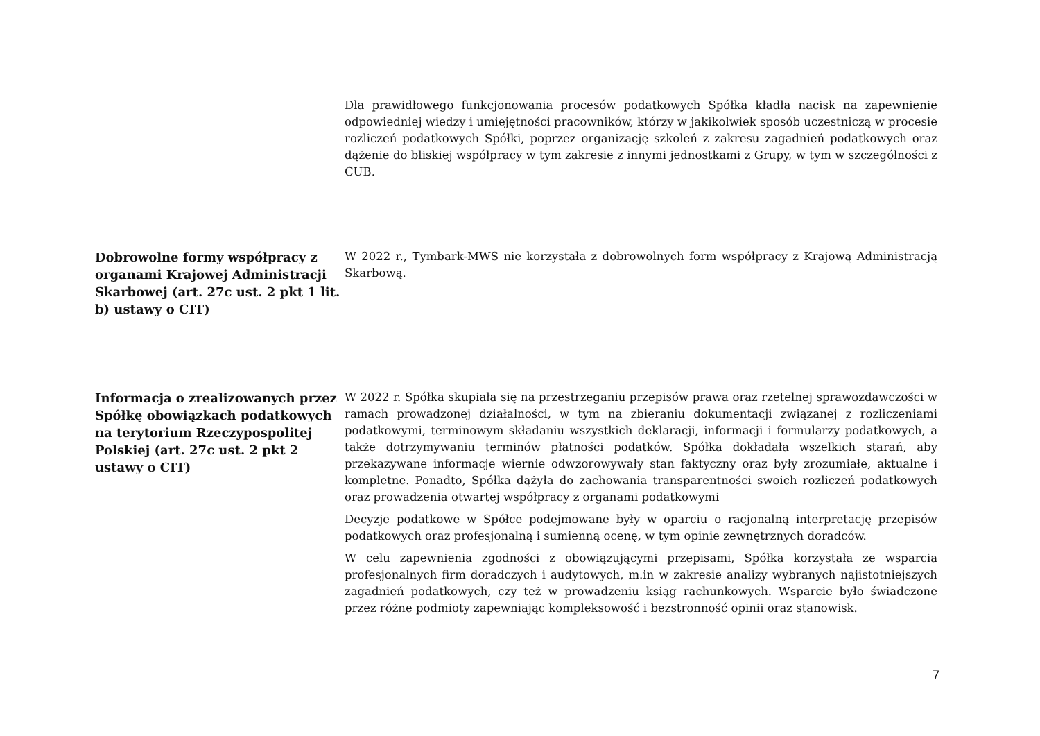Dla prawidłowego funkcjonowania procesów podatkowych Spółka kładła nacisk na zapewnienie odpowiedniej wiedzy i umiejętności pracowników, którzy w jakikolwiek sposób uczestniczą w procesie rozliczeń podatkowych Spółki, poprzez organizację szkoleń z zakresu zagadnień podatkowych oraz dążenie do bliskiej współpracy w tym zakresie z innymi jednostkami z Grupy, w tym w szczególności z CUB.
Dobrowolne formy współpracy z organami Krajowej Administracji Skarbowej (art. 27c ust. 2 pkt 1 lit. b) ustawy o CIT)
W 2022 r., Tymbark-MWS nie korzystała z dobrowolnych form współpracy z Krajową Administracją Skarbową.
Informacja o zrealizowanych przez Spółkę obowiązkach podatkowych na terytorium Rzeczypospolitej Polskiej (art. 27c ust. 2 pkt 2 ustawy o CIT)
W 2022 r. Spółka skupiała się na przestrzeganiu przepisów prawa oraz rzetelnej sprawozdawczości w ramach prowadzonej działalności, w tym na zbieraniu dokumentacji związanej z rozliczeniami podatkowymi, terminowym składaniu wszystkich deklaracji, informacji i formularzy podatkowych, a także dotrzymywaniu terminów płatności podatków. Spółka dokładała wszelkich starań, aby przekazywane informacje wiernie odwzorowywały stan faktyczny oraz były zrozumiałe, aktualne i kompletne. Ponadto, Spółka dążyła do zachowania transparentności swoich rozliczeń podatkowych oraz prowadzenia otwartej współpracy z organami podatkowymi
Decyzje podatkowe w Spółce podejmowane były w oparciu o racjonalną interpretację przepisów podatkowych oraz profesjonalną i sumienną ocenę, w tym opinie zewnętrznych doradców.
W celu zapewnienia zgodności z obowiązującymi przepisami, Spółka korzystała ze wsparcia profesjonalnych firm doradczych i audytowych, m.in w zakresie analizy wybranych najistotniejszych zagadnień podatkowych, czy też w prowadzeniu ksiąg rachunkowych. Wsparcie było świadczone przez różne podmioty zapewniając kompleksowość i bezstronność opinii oraz stanowisk.
7